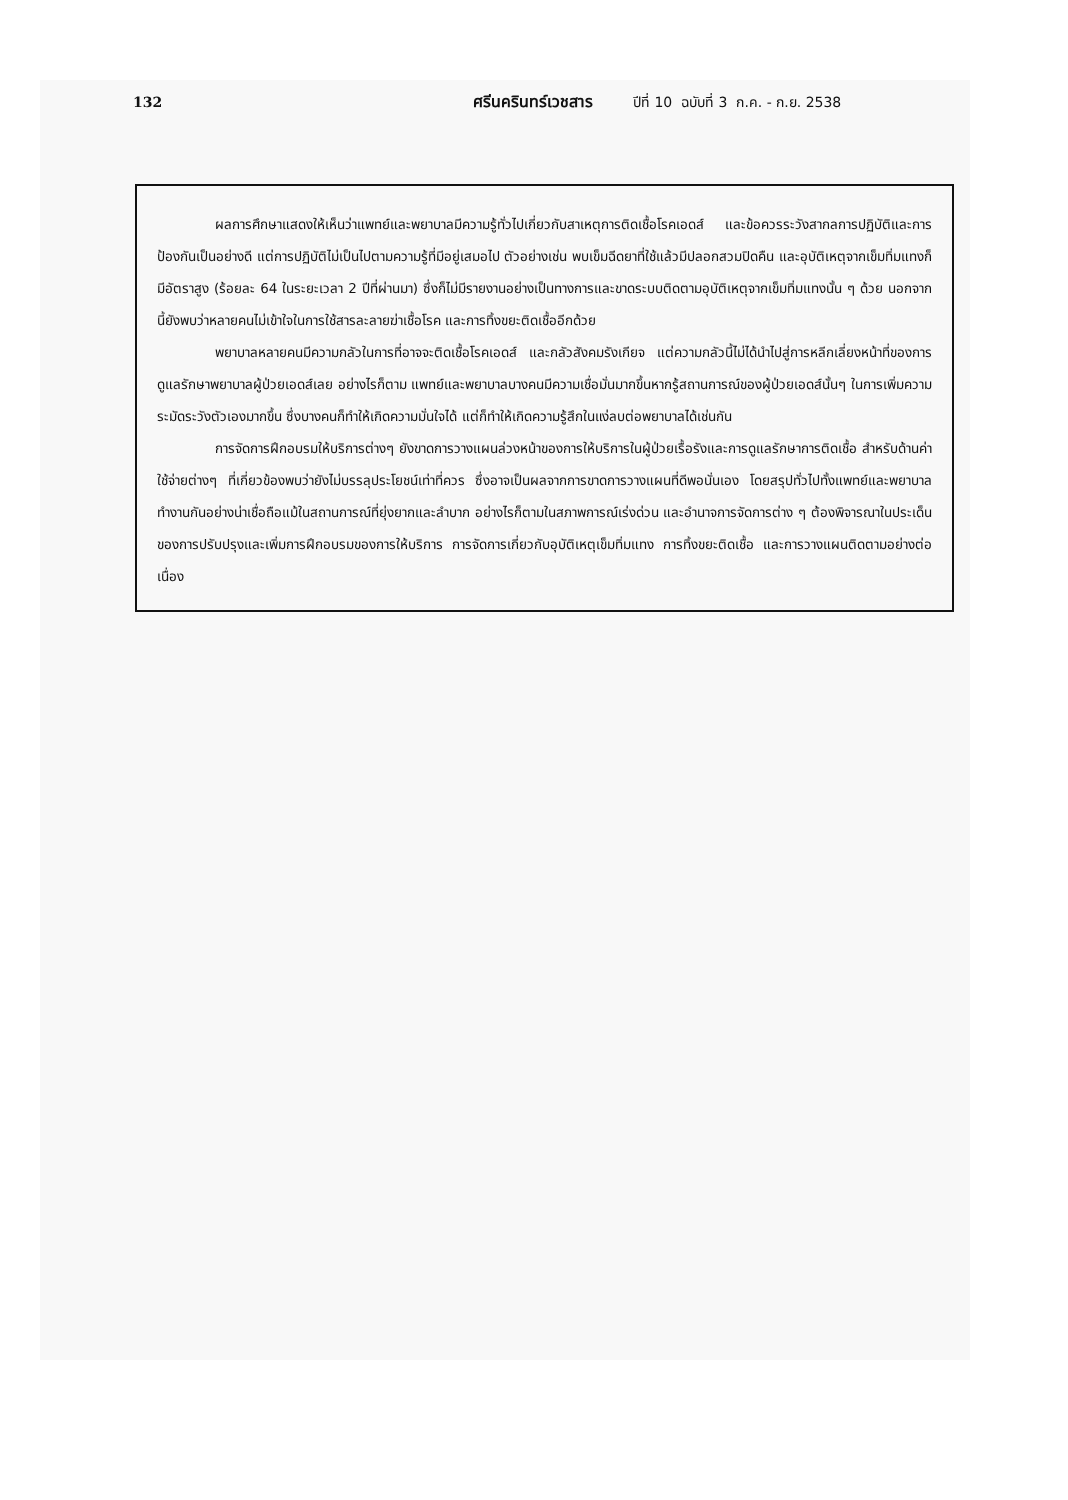132 ศรีนครินทร์เวชสาร ปีที่ 10 ฉบับที่ 3 ก.ค. - ก.ย. 2538
ผลการศึกษาแสดงให้เห็นว่าแพทย์และพยาบาลมีความรู้ทั่วไปเกี่ยวกับสาเหตุการติดเชื้อโรคเอดส์ และข้อควรระวังสากลการปฏิบัติและการป้องกันเป็นอย่างดี แต่การปฏิบัติไม่เป็นไปตามความรู้ที่มีอยู่เสมอไป ตัวอย่างเช่น พบเข็มฉีดยาที่ใช้แล้วมีปลอกสวมปิดคืน และอุบัติเหตุจากเข็มทิ่มแทงก็มีอัตราสูง (ร้อยละ 64 ในระยะเวลา 2 ปีที่ผ่านมา) ซึ่งก็ไม่มีรายงานอย่างเป็นทางการและขาดระบบติดตามอุบัติเหตุจากเข็มทิ่มแทงนั้น ๆ ด้วย นอกจากนี้ยังพบว่าหลายคนไม่เข้าใจในการใช้สารละลายฆ่าเชื้อโรค และการทิ้งขยะติดเชื้ออีกด้วย
พยาบาลหลายคนมีความกลัวในการที่อาจจะติดเชื้อโรคเอดส์ และกลัวสังคมรังเกียจ แต่ความกลัวนี้ไม่ได้นำไปสู่การหลีกเลี่ยงหน้าที่ของการดูแลรักษาพยาบาลผู้ป่วยเอดส์เลย อย่างไรก็ตาม แพทย์และพยาบาลบางคนมีความเชื่อมั่นมากขึ้นหากรู้สถานการณ์ของผู้ป่วยเอดส์นั้นๆ ในการเพิ่มความระมัดระวังตัวเองมากขึ้น ซึ่งบางคนก็ทำให้เกิดความมั่นใจได้ แต่ก็ทำให้เกิดความรู้สึกในแง่ลบต่อพยาบาลได้เช่นกัน
การจัดการฝึกอบรมให้บริการต่างๆ ยังขาดการวางแผนล่วงหน้าของการให้บริการในผู้ป่วยเรื้อรังและการดูแลรักษาการติดเชื้อ สำหรับด้านค่าใช้จ่ายต่างๆ ที่เกี่ยวข้องพบว่ายังไม่บรรลุประโยชน์เท่าที่ควร ซึ่งอาจเป็นผลจากการขาดการวางแผนที่ดีพอนั่นเอง โดยสรุปทั่วไปทั้งแพทย์และพยาบาลทำงานกันอย่างน่าเชื่อถือแม้ในสถานการณ์ที่ยุ่งยากและลำบาก อย่างไรก็ตามในสภาพการณ์เร่งด่วน และอำนาจการจัดการต่าง ๆ ต้องพิจารณาในประเด็นของการปรับปรุงและเพิ่มการฝึกอบรมของการให้บริการ การจัดการเกี่ยวกับอุบัติเหตุเข็มทิ่มแทง การทิ้งขยะติดเชื้อ และการวางแผนติดตามอย่างต่อเนื่อง